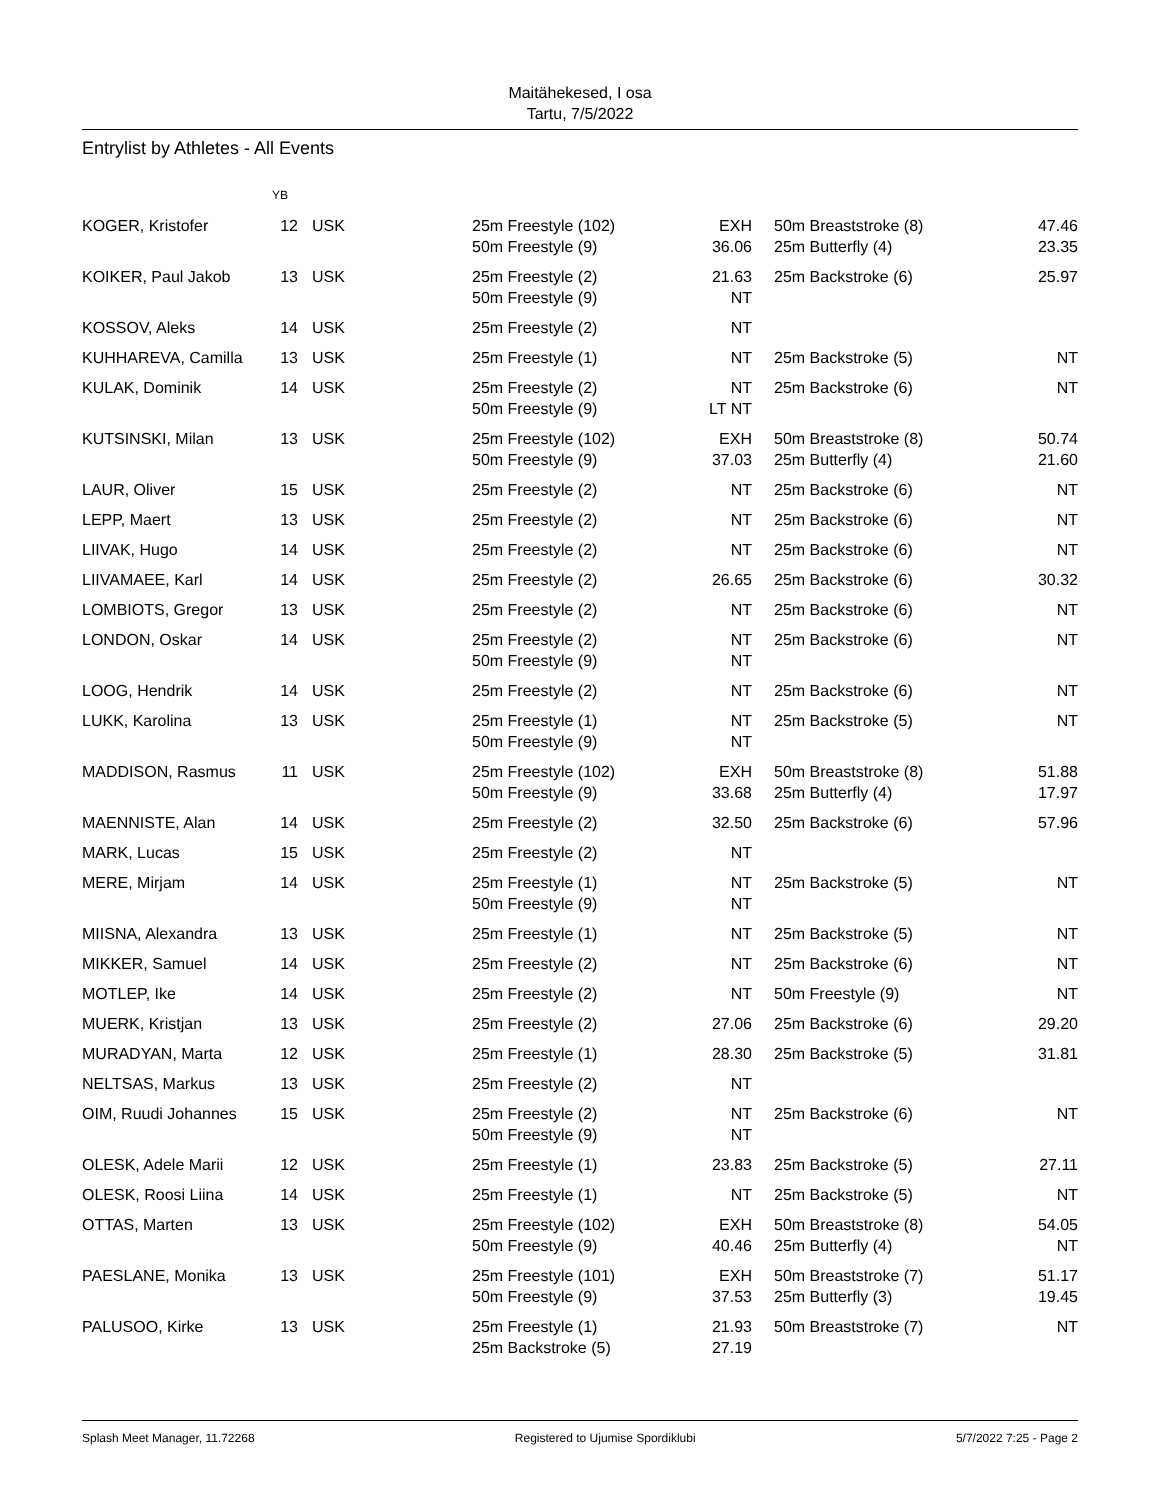Maitähekesed, I osa
Tartu, 7/5/2022
Entrylist by Athletes - All Events
| | YB | | | | | |
| --- | --- | --- | --- | --- | --- | --- |
| KOGER, Kristofer | 12 | USK | 25m Freestyle (102) 50m Freestyle (9) | EXH 36.06 | 50m Breaststroke (8) 25m Butterfly (4) | 47.46 23.35 |
| KOIKER, Paul Jakob | 13 | USK | 25m Freestyle (2) 50m Freestyle (9) | 21.63 NT | 25m Backstroke (6) | 25.97 |
| KOSSOV, Aleks | 14 | USK | 25m Freestyle (2) | NT | | |
| KUHHAREVA, Camilla | 13 | USK | 25m Freestyle (1) | NT | 25m Backstroke (5) | NT |
| KULAK, Dominik | 14 | USK | 25m Freestyle (2) 50m Freestyle (9) | NT LT NT | 25m Backstroke (6) | NT |
| KUTSINSKI, Milan | 13 | USK | 25m Freestyle (102) 50m Freestyle (9) | EXH 37.03 | 50m Breaststroke (8) 25m Butterfly (4) | 50.74 21.60 |
| LAUR, Oliver | 15 | USK | 25m Freestyle (2) | NT | 25m Backstroke (6) | NT |
| LEPP, Maert | 13 | USK | 25m Freestyle (2) | NT | 25m Backstroke (6) | NT |
| LIIVAK, Hugo | 14 | USK | 25m Freestyle (2) | NT | 25m Backstroke (6) | NT |
| LIIVAMAEE, Karl | 14 | USK | 25m Freestyle (2) | 26.65 | 25m Backstroke (6) | 30.32 |
| LOMBIOTS, Gregor | 13 | USK | 25m Freestyle (2) | NT | 25m Backstroke (6) | NT |
| LONDON, Oskar | 14 | USK | 25m Freestyle (2) 50m Freestyle (9) | NT NT | 25m Backstroke (6) | NT |
| LOOG, Hendrik | 14 | USK | 25m Freestyle (2) | NT | 25m Backstroke (6) | NT |
| LUKK, Karolina | 13 | USK | 25m Freestyle (1) 50m Freestyle (9) | NT NT | 25m Backstroke (5) | NT |
| MADDISON, Rasmus | 11 | USK | 25m Freestyle (102) 50m Freestyle (9) | EXH 33.68 | 50m Breaststroke (8) 25m Butterfly (4) | 51.88 17.97 |
| MAENNISTE, Alan | 14 | USK | 25m Freestyle (2) | 32.50 | 25m Backstroke (6) | 57.96 |
| MARK, Lucas | 15 | USK | 25m Freestyle (2) | NT | | |
| MERE, Mirjam | 14 | USK | 25m Freestyle (1) 50m Freestyle (9) | NT NT | 25m Backstroke (5) | NT |
| MIISNA, Alexandra | 13 | USK | 25m Freestyle (1) | NT | 25m Backstroke (5) | NT |
| MIKKER, Samuel | 14 | USK | 25m Freestyle (2) | NT | 25m Backstroke (6) | NT |
| MOTLEP, Ike | 14 | USK | 25m Freestyle (2) | NT | 50m Freestyle (9) | NT |
| MUERK, Kristjan | 13 | USK | 25m Freestyle (2) | 27.06 | 25m Backstroke (6) | 29.20 |
| MURADYAN, Marta | 12 | USK | 25m Freestyle (1) | 28.30 | 25m Backstroke (5) | 31.81 |
| NELTSAS, Markus | 13 | USK | 25m Freestyle (2) | NT | | |
| OIM, Ruudi Johannes | 15 | USK | 25m Freestyle (2) 50m Freestyle (9) | NT NT | 25m Backstroke (6) | NT |
| OLESK, Adele Marii | 12 | USK | 25m Freestyle (1) | 23.83 | 25m Backstroke (5) | 27.11 |
| OLESK, Roosi Liina | 14 | USK | 25m Freestyle (1) | NT | 25m Backstroke (5) | NT |
| OTTAS, Marten | 13 | USK | 25m Freestyle (102) 50m Freestyle (9) | EXH 40.46 | 50m Breaststroke (8) 25m Butterfly (4) | 54.05 NT |
| PAESLANE, Monika | 13 | USK | 25m Freestyle (101) 50m Freestyle (9) | EXH 37.53 | 50m Breaststroke (7) 25m Butterfly (3) | 51.17 19.45 |
| PALUSOO, Kirke | 13 | USK | 25m Freestyle (1) 25m Backstroke (5) | 21.93 27.19 | 50m Breaststroke (7) | NT |
Splash Meet Manager, 11.72268 Registered to Ujumise Spordiklubi 5/7/2022 7:25 - Page 2